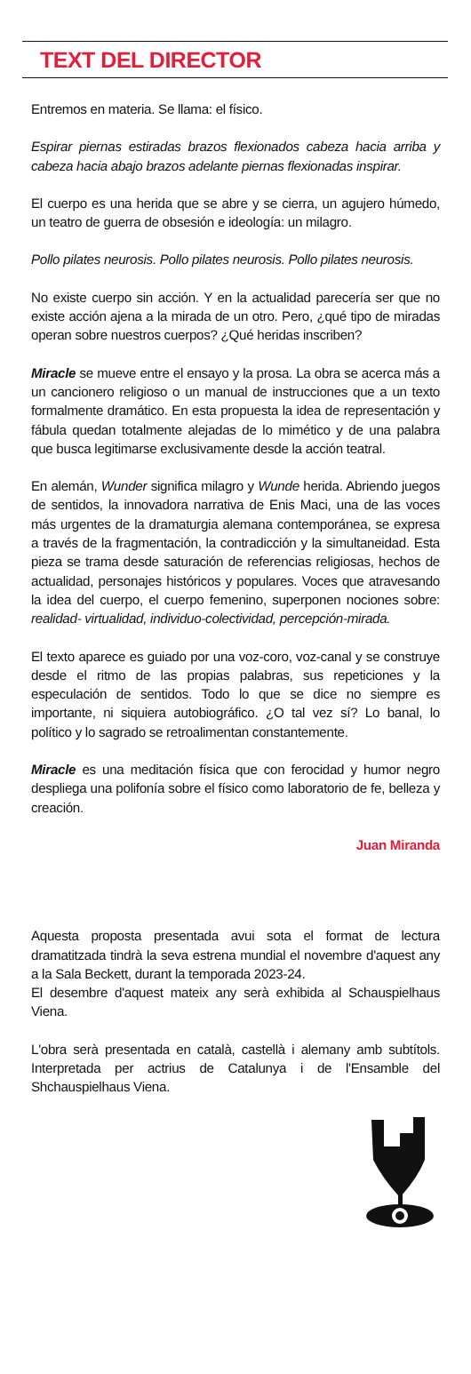TEXT DEL DIRECTOR
Entremos en materia. Se llama: el físico.
Espirar piernas estiradas brazos flexionados cabeza hacia arriba y cabeza hacia abajo brazos adelante piernas flexionadas inspirar.
El cuerpo es una herida que se abre y se cierra, un agujero húmedo, un teatro de guerra de obsesión e ideología: un milagro.
Pollo pilates neurosis. Pollo pilates neurosis. Pollo pilates neurosis.
No existe cuerpo sin acción. Y en la actualidad parecería ser que no existe acción ajena a la mirada de un otro. Pero, ¿qué tipo de miradas operan sobre nuestros cuerpos? ¿Qué heridas inscriben?
Miracle se mueve entre el ensayo y la prosa. La obra se acerca más a un cancionero religioso o un manual de instrucciones que a un texto formalmente dramático. En esta propuesta la idea de representación y fábula quedan totalmente alejadas de lo mimético y de una palabra que busca legitimarse exclusivamente desde la acción teatral.
En alemán, Wunder significa milagro y Wunde herida. Abriendo juegos de sentidos, la innovadora narrativa de Enis Maci, una de las voces más urgentes de la dramaturgia alemana contemporánea, se expresa a través de la fragmentación, la contradicción y la simultaneidad. Esta pieza se trama desde saturación de referencias religiosas, hechos de actualidad, personajes históricos y populares. Voces que atravesando la idea del cuerpo, el cuerpo femenino, superponen nociones sobre: realidad- virtualidad, individuo-colectividad, percepción-mirada.
El texto aparece es guiado por una voz-coro, voz-canal y se construye desde el ritmo de las propias palabras, sus repeticiones y la especulación de sentidos. Todo lo que se dice no siempre es importante, ni siquiera autobiográfico. ¿O tal vez sí? Lo banal, lo político y lo sagrado se retroalimentan constantemente.
Miracle es una meditación física que con ferocidad y humor negro despliega una polifonía sobre el físico como laboratorio de fe, belleza y creación.
Juan Miranda
Aquesta proposta presentada avui sota el format de lectura dramatitzada tindrà la seva estrena mundial el novembre d'aquest any a la Sala Beckett, durant la temporada 2023-24.
El desembre d'aquest mateix any serà exhibida al Schauspielhaus Viena.
L'obra serà presentada en català, castellà i alemany amb subtítols. Interpretada per actrius de Catalunya i de l'Ensamble del Shchauspielhaus Viena.